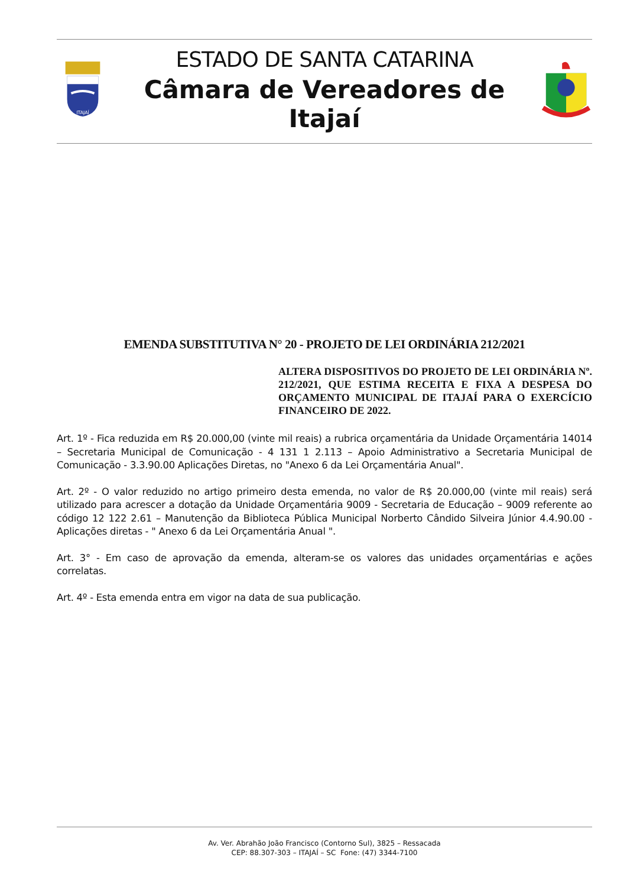ITAJAÍ
ESTADO DE SANTA CATARINA
Câmara de Vereadores de Itajaí
EMENDA SUBSTITUTIVA N° 20 - PROJETO DE LEI ORDINÁRIA 212/2021
ALTERA DISPOSITIVOS DO PROJETO DE LEI ORDINÁRIA Nº. 212/2021, QUE ESTIMA RECEITA E FIXA A DESPESA DO ORÇAMENTO MUNICIPAL DE ITAJAÍ PARA O EXERCÍCIO FINANCEIRO DE 2022.
Art. 1º - Fica reduzida em R$ 20.000,00 (vinte mil reais) a rubrica orçamentária da Unidade Orçamentária 14014 – Secretaria Municipal de Comunicação - 4 131 1 2.113 – Apoio Administrativo a Secretaria Municipal de Comunicação - 3.3.90.00 Aplicações Diretas, no "Anexo 6 da Lei Orçamentária Anual".
Art. 2º - O valor reduzido no artigo primeiro desta emenda, no valor de R$ 20.000,00 (vinte mil reais) será utilizado para acrescer a dotação da Unidade Orçamentária 9009 - Secretaria de Educação – 9009 referente ao código 12 122 2.61 – Manutenção da Biblioteca Pública Municipal Norberto Cândido Silveira Júnior 4.4.90.00 - Aplicações diretas - " Anexo 6 da Lei Orçamentária Anual ".
Art. 3° - Em caso de aprovação da emenda, alteram-se os valores das unidades orçamentárias e ações correlatas.
Art. 4º - Esta emenda entra em vigor na data de sua publicação.
Av. Ver. Abrahão João Francisco (Contorno Sul), 3825 – Ressacada
CEP: 88.307-303 – ITAJAÍ – SC Fone: (47) 3344-7100